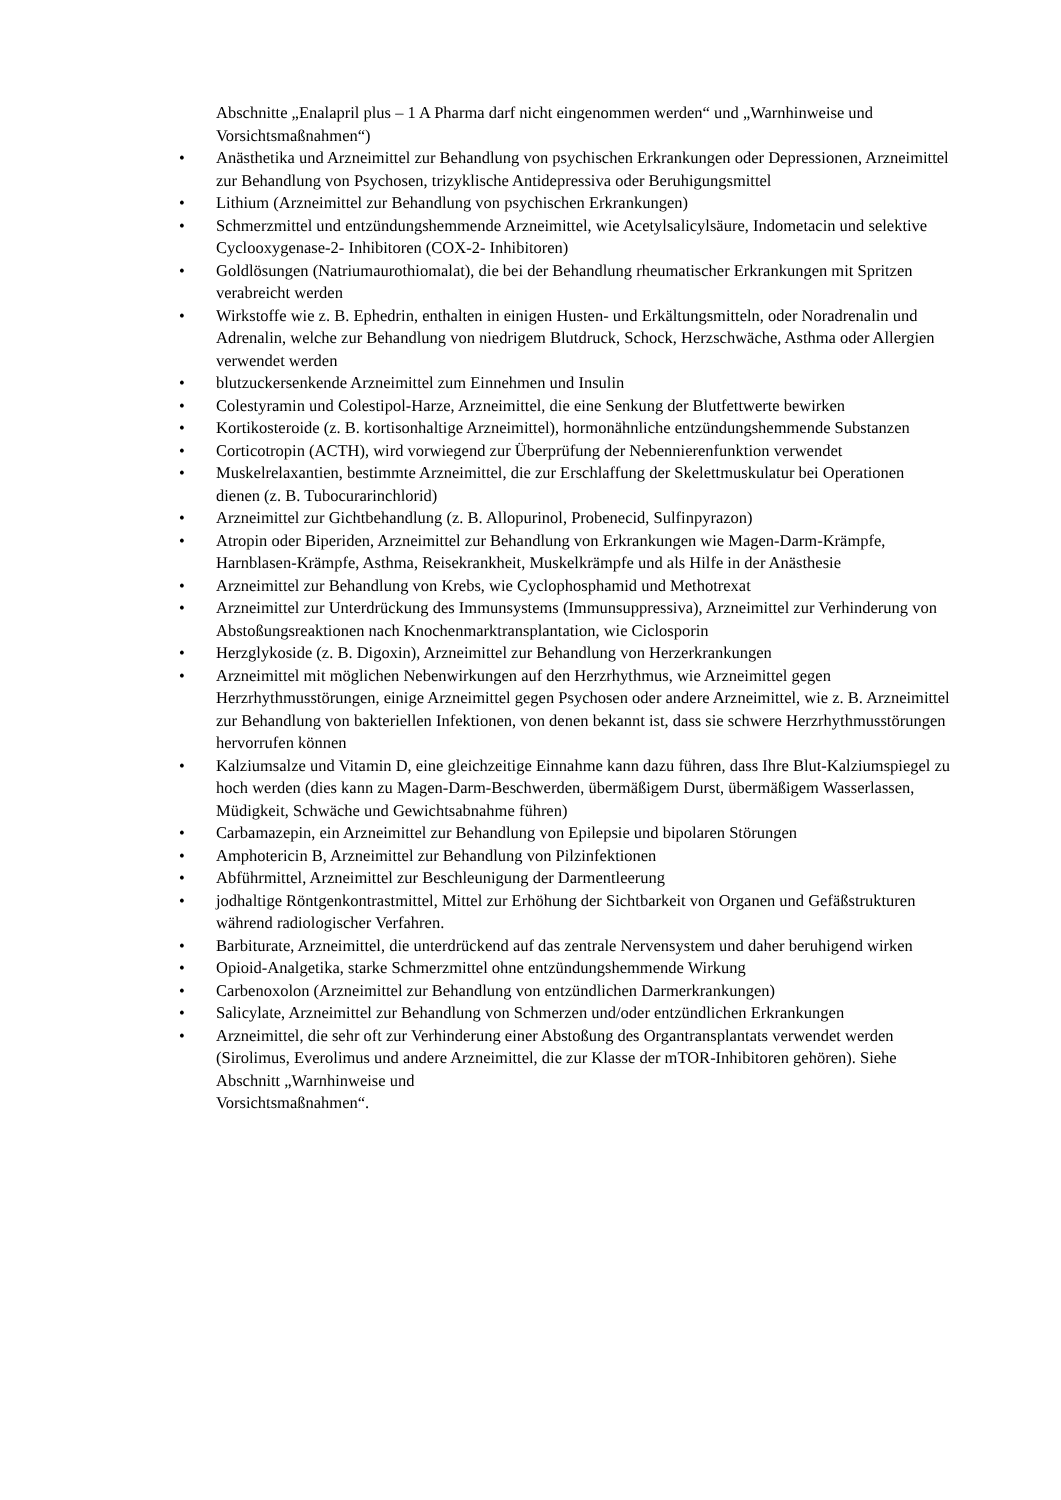Abschnitte „Enalapril plus – 1 A Pharma darf nicht eingenommen werden“ und „Warnhinweise und Vorsichtsmaßnahmen“)
• Anästhetika und Arzneimittel zur Behandlung von psychischen Erkrankungen oder Depressionen, Arzneimittel zur Behandlung von Psychosen, trizyklische Antidepressiva oder Beruhigungsmittel
• Lithium (Arzneimittel zur Behandlung von psychischen Erkrankungen)
• Schmerzmittel und entzündungshemmende Arzneimittel, wie Acetylsalicylsäure, Indometacin und selektive Cyclooxygenase-2- Inhibitoren (COX-2- Inhibitoren)
• Goldlösungen (Natriumaurothiomalat), die bei der Behandlung rheumatischer Erkrankungen mit Spritzen verabreicht werden
• Wirkstoffe wie z. B. Ephedrin, enthalten in einigen Husten- und Erkältungsmitteln, oder Noradrenalin und Adrenalin, welche zur Behandlung von niedrigem Blutdruck, Schock, Herzschwäche, Asthma oder Allergien verwendet werden
• blutzuckersenkende Arzneimittel zum Einnehmen und Insulin
• Colestyramin und Colestipol-Harze, Arzneimittel, die eine Senkung der Blutfettwerte bewirken
• Kortikosteroide (z. B. kortisonhaltige Arzneimittel), hormonähnliche entzündungshemmende Substanzen
• Corticotropin (ACTH), wird vorwiegend zur Überprüfung der Nebennierenfunktion verwendet
• Muskelrelaxantien, bestimmte Arzneimittel, die zur Erschlaffung der Skelettmuskulatur bei Operationen dienen (z. B. Tubocurarinchlorid)
• Arzneimittel zur Gichtbehandlung (z. B. Allopurinol, Probenecid, Sulfinpyrazon)
• Atropin oder Biperiden, Arzneimittel zur Behandlung von Erkrankungen wie Magen-Darm-Krämpfe, Harnblasen-Krämpfe, Asthma, Reisekrankheit, Muskelkrämpfe und als Hilfe in der Anästhesie
• Arzneimittel zur Behandlung von Krebs, wie Cyclophosphamid und Methotrexat
• Arzneimittel zur Unterdrückung des Immunsystems (Immunsuppressiva), Arzneimittel zur Verhinderung von Abstoßungsreaktionen nach Knochenmarktransplantation, wie Ciclosporin
• Herzglykoside (z. B. Digoxin), Arzneimittel zur Behandlung von Herzerkrankungen
• Arzneimittel mit möglichen Nebenwirkungen auf den Herzrhythmus, wie Arzneimittel gegen Herzrhythmusstörungen, einige Arzneimittel gegen Psychosen oder andere Arzneimittel, wie z. B. Arzneimittel zur Behandlung von bakteriellen Infektionen, von denen bekannt ist, dass sie schwere Herzrhythmusstörungen hervorrufen können
• Kalziumsalze und Vitamin D, eine gleichzeitige Einnahme kann dazu führen, dass Ihre Blut-Kalziumspiegel zu hoch werden (dies kann zu Magen-Darm-Beschwerden, übermäßigem Durst, übermäßigem Wasserlassen, Müdigkeit, Schwäche und Gewichtsabnahme führen)
• Carbamazepin, ein Arzneimittel zur Behandlung von Epilepsie und bipolaren Störungen
• Amphotericin B, Arzneimittel zur Behandlung von Pilzinfektionen
• Abführmittel, Arzneimittel zur Beschleunigung der Darmentleerung
• jodhaltige Röntgenkontrastmittel, Mittel zur Erhöhung der Sichtbarkeit von Organen und Gefäßstrukturen während radiologischer Verfahren.
• Barbiturate, Arzneimittel, die unterdrückend auf das zentrale Nervensystem und daher beruhigend wirken
• Opioid-Analgetika, starke Schmerzmittel ohne entzündungshemmende Wirkung
• Carbenoxolon (Arzneimittel zur Behandlung von entzündlichen Darmerkrankungen)
• Salicylate, Arzneimittel zur Behandlung von Schmerzen und/oder entzündlichen Erkrankungen
• Arzneimittel, die sehr oft zur Verhinderung einer Abstoßung des Organtransplantats verwendet werden (Sirolimus, Everolimus und andere Arzneimittel, die zur Klasse der mTOR-Inhibitoren gehören). Siehe Abschnitt „Warnhinweise und
Vorsichtsmaßnahmen“.